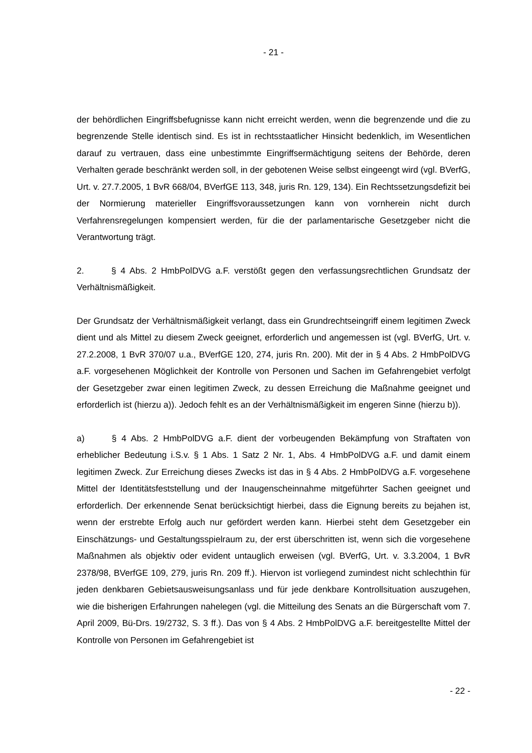- 21 -
der behördlichen Eingriffsbefugnisse kann nicht erreicht werden, wenn die begrenzende und die zu begrenzende Stelle identisch sind. Es ist in rechtsstaatlicher Hinsicht bedenklich, im Wesentlichen darauf zu vertrauen, dass eine unbestimmte Eingriffsermächtigung seitens der Behörde, deren Verhalten gerade beschränkt werden soll, in der gebotenen Weise selbst eingeengt wird (vgl. BVerfG, Urt. v. 27.7.2005, 1 BvR 668/04, BVerfGE 113, 348, juris Rn. 129, 134). Ein Rechtssetzungsdefizit bei der Normierung materieller Eingriffsvoraussetzungen kann von vornherein nicht durch Verfahrensregelungen kompensiert werden, für die der parlamentarische Gesetzgeber nicht die Verantwortung trägt.
2. § 4 Abs. 2 HmbPolDVG a.F. verstößt gegen den verfassungsrechtlichen Grundsatz der Verhältnismäßigkeit.
Der Grundsatz der Verhältnismäßigkeit verlangt, dass ein Grundrechtseingriff einem legitimen Zweck dient und als Mittel zu diesem Zweck geeignet, erforderlich und angemessen ist (vgl. BVerfG, Urt. v. 27.2.2008, 1 BvR 370/07 u.a., BVerfGE 120, 274, juris Rn. 200). Mit der in § 4 Abs. 2 HmbPolDVG a.F. vorgesehenen Möglichkeit der Kontrolle von Personen und Sachen im Gefahrengebiet verfolgt der Gesetzgeber zwar einen legitimen Zweck, zu dessen Erreichung die Maßnahme geeignet und erforderlich ist (hierzu a)). Jedoch fehlt es an der Verhältnismäßigkeit im engeren Sinne (hierzu b)).
a) § 4 Abs. 2 HmbPolDVG a.F. dient der vorbeugenden Bekämpfung von Straftaten von erheblicher Bedeutung i.S.v. § 1 Abs. 1 Satz 2 Nr. 1, Abs. 4 HmbPolDVG a.F. und damit einem legitimen Zweck. Zur Erreichung dieses Zwecks ist das in § 4 Abs. 2 HmbPolDVG a.F. vorgesehene Mittel der Identitätsfeststellung und der Inaugenscheinnahme mitgeführter Sachen geeignet und erforderlich. Der erkennende Senat berücksichtigt hierbei, dass die Eignung bereits zu bejahen ist, wenn der erstrebte Erfolg auch nur gefördert werden kann. Hierbei steht dem Gesetzgeber ein Einschätzungs- und Gestaltungsspielraum zu, der erst überschritten ist, wenn sich die vorgesehene Maßnahmen als objektiv oder evident untauglich erweisen (vgl. BVerfG, Urt. v. 3.3.2004, 1 BvR 2378/98, BVerfGE 109, 279, juris Rn. 209 ff.). Hiervon ist vorliegend zumindest nicht schlechthin für jeden denkbaren Gebietsausweisungsanlass und für jede denkbare Kontrollsituation auszugehen, wie die bisherigen Erfahrungen nahelegen (vgl. die Mitteilung des Senats an die Bürgerschaft vom 7. April 2009, Bü-Drs. 19/2732, S. 3 ff.). Das von § 4 Abs. 2 HmbPolDVG a.F. bereitgestellte Mittel der Kontrolle von Personen im Gefahrengebiet ist
- 22 -